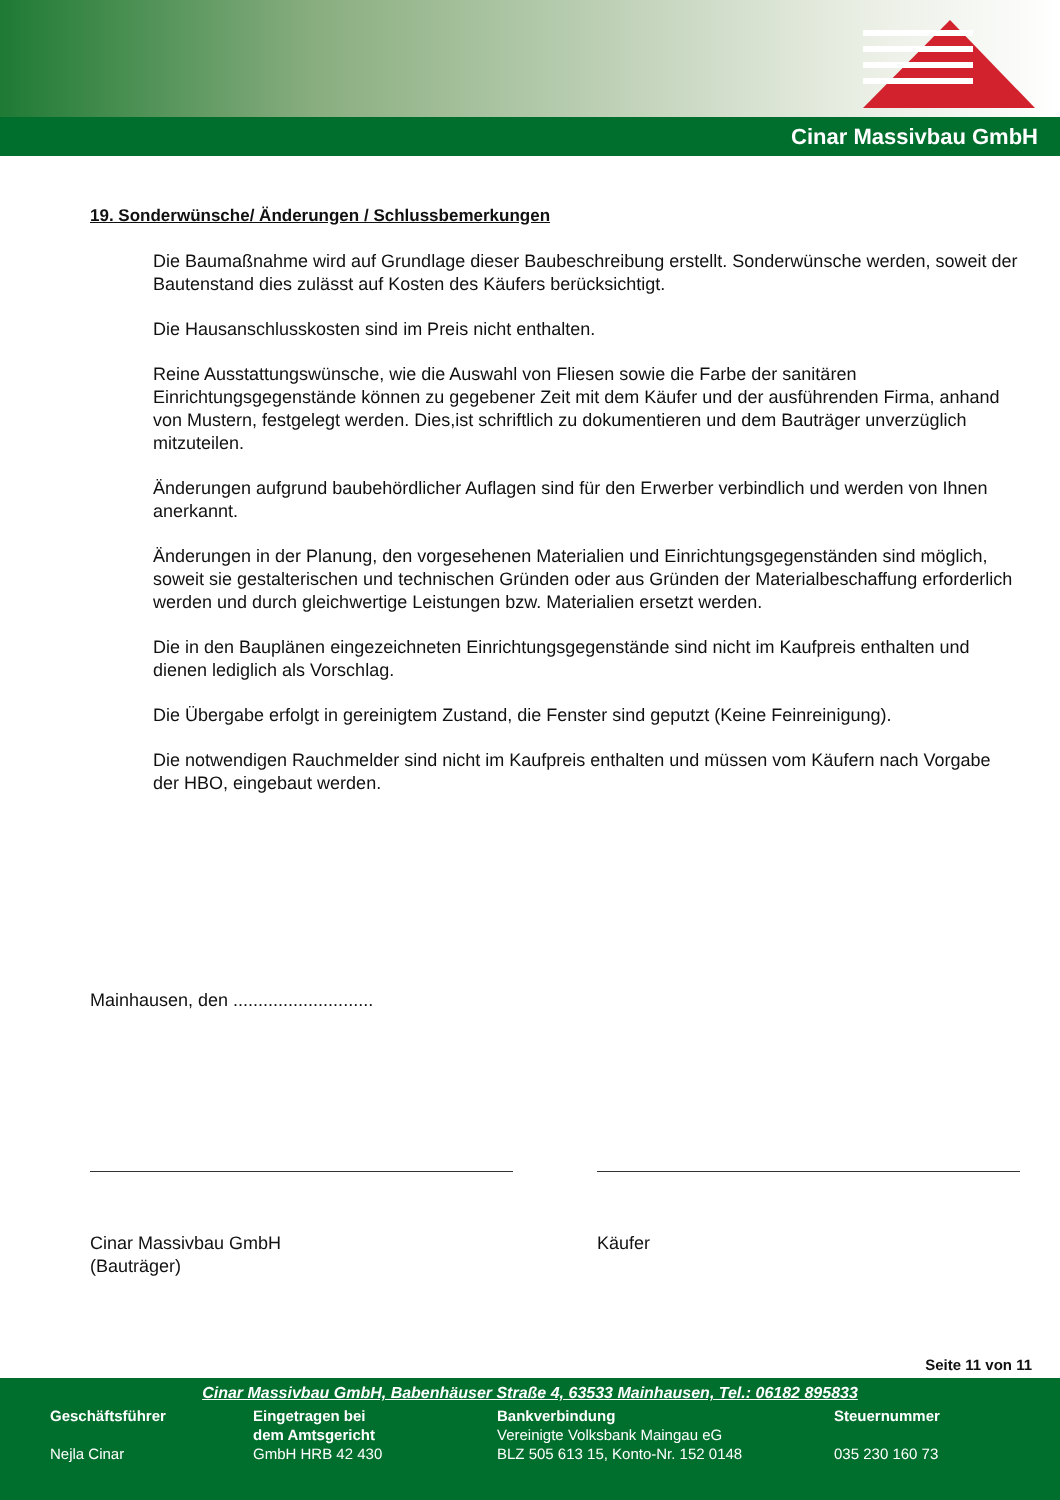Cinar Massivbau GmbH
19. Sonderwünsche/ Änderungen / Schlussbemerkungen
Die Baumaßnahme wird auf Grundlage dieser Baubeschreibung erstellt. Sonderwünsche werden, soweit der Bautenstand dies zulässt auf Kosten des Käufers berücksichtigt.
Die Hausanschlusskosten sind im Preis nicht enthalten.
Reine Ausstattungswünsche, wie die Auswahl von Fliesen sowie die Farbe der sanitären Einrichtungsgegenstände können zu gegebener Zeit mit dem Käufer und der ausführenden Firma, anhand von Mustern, festgelegt werden. Dies,ist schriftlich zu dokumentieren und dem Bauträger unverzüglich mitzuteilen.
Änderungen aufgrund baubehördlicher Auflagen sind für den Erwerber verbindlich und werden von Ihnen anerkannt.
Änderungen in der Planung, den vorgesehenen Materialien und Einrichtungsgegenständen sind möglich, soweit sie gestalterischen und technischen Gründen oder aus Gründen der Materialbeschaffung erforderlich werden und durch gleichwertige Leistungen bzw. Materialien ersetzt werden.
Die in den Bauplänen eingezeichneten Einrichtungsgegenstände sind nicht im Kaufpreis enthalten und dienen lediglich als Vorschlag.
Die Übergabe erfolgt in gereinigtem Zustand, die Fenster sind geputzt (Keine Feinreinigung).
Die notwendigen Rauchmelder sind nicht im Kaufpreis enthalten und müssen vom Käufern nach Vorgabe der HBO, eingebaut werden.
Mainhausen, den ............................
Cinar Massivbau GmbH
(Bauträger)
Käufer
Seite 11 von 11
Cinar Massivbau GmbH, Babenhäuser Straße 4, 63533 Mainhausen, Tel.: 06182 895833
Geschäftsführer
Nejla Cinar
Eingetragen bei
dem Amtsgericht
GmbH HRB 42 430
Bankverbindung
Vereinigte Volksbank Maingau eG
BLZ 505 613 15, Konto-Nr. 152 0148
Steuernummer
035 230 160 73